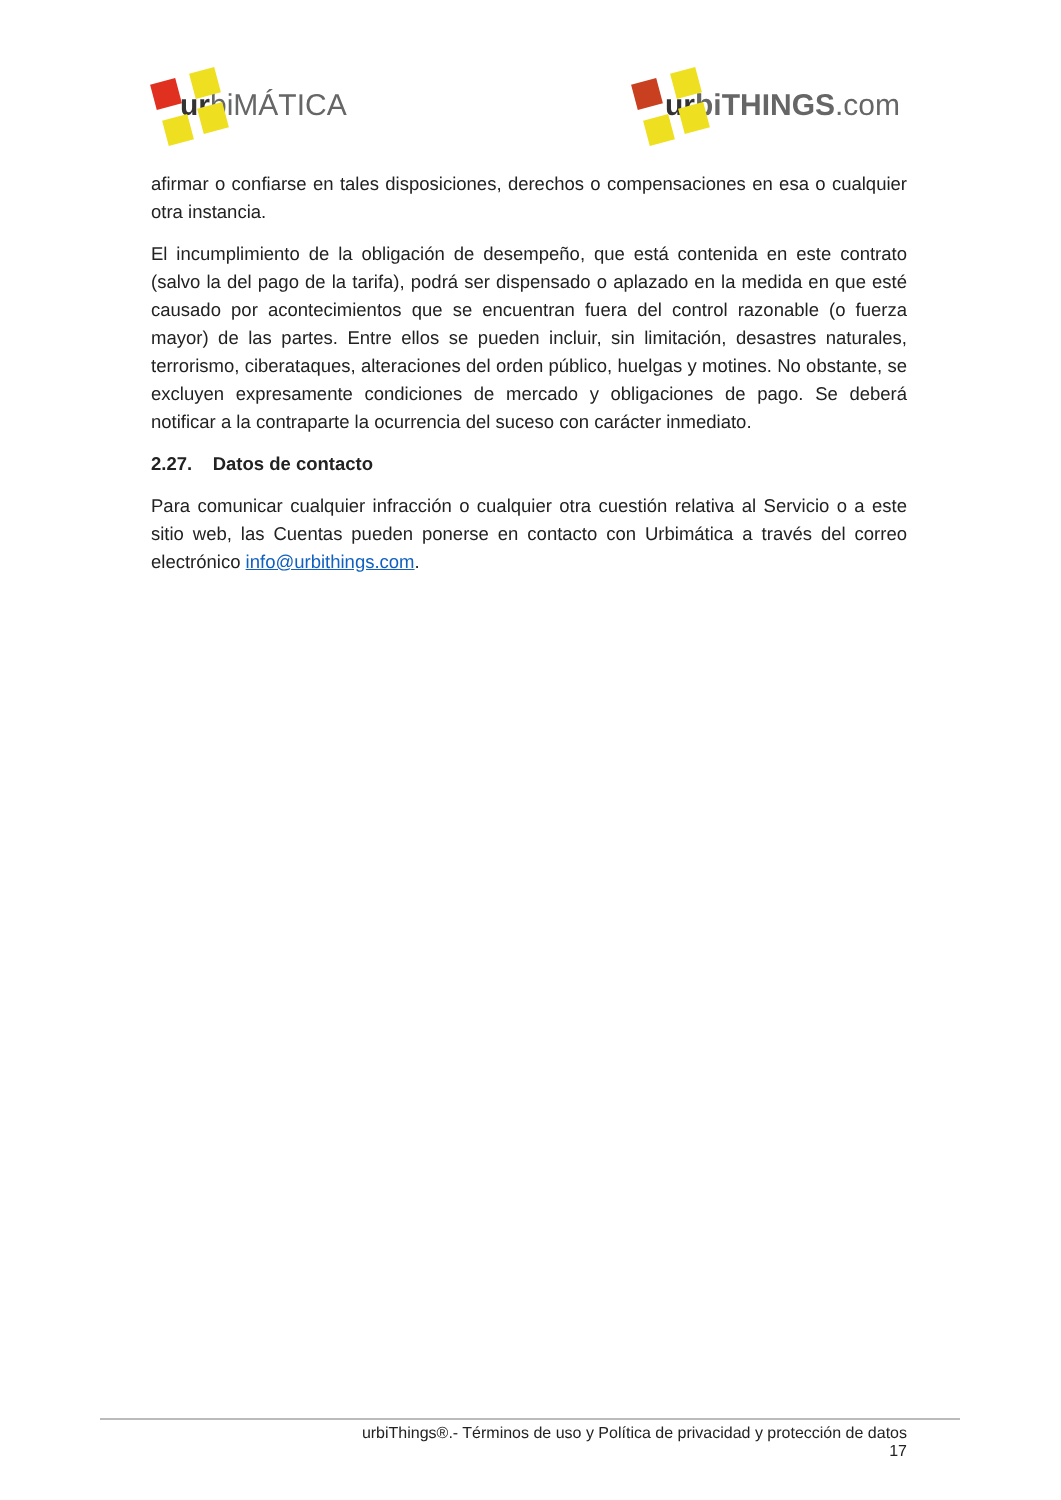urbiMÁTICA
ur biTHINGS.com
afirmar o confiarse en tales disposiciones, derechos o compensaciones en esa o cualquier otra instancia.
El incumplimiento de la obligación de desempeño, que está contenida en este contrato (salvo la del pago de la tarifa), podrá ser dispensado o aplazado en la medida en que esté causado por acontecimientos que se encuentran fuera del control razonable (o fuerza mayor) de las partes. Entre ellos se pueden incluir, sin limitación, desastres naturales, terrorismo, ciberataques, alteraciones del orden público, huelgas y motines. No obstante, se excluyen expresamente condiciones de mercado y obligaciones de pago. Se deberá notificar a la contraparte la ocurrencia del suceso con carácter inmediato.
2.27. Datos de contacto
Para comunicar cualquier infracción o cualquier otra cuestión relativa al Servicio o a este sitio web, las Cuentas pueden ponerse en contacto con Urbimática a través del correo electrónico info@urbithings.com.
urbiThings®.- Términos de uso y Política de privacidad y protección de datos
17